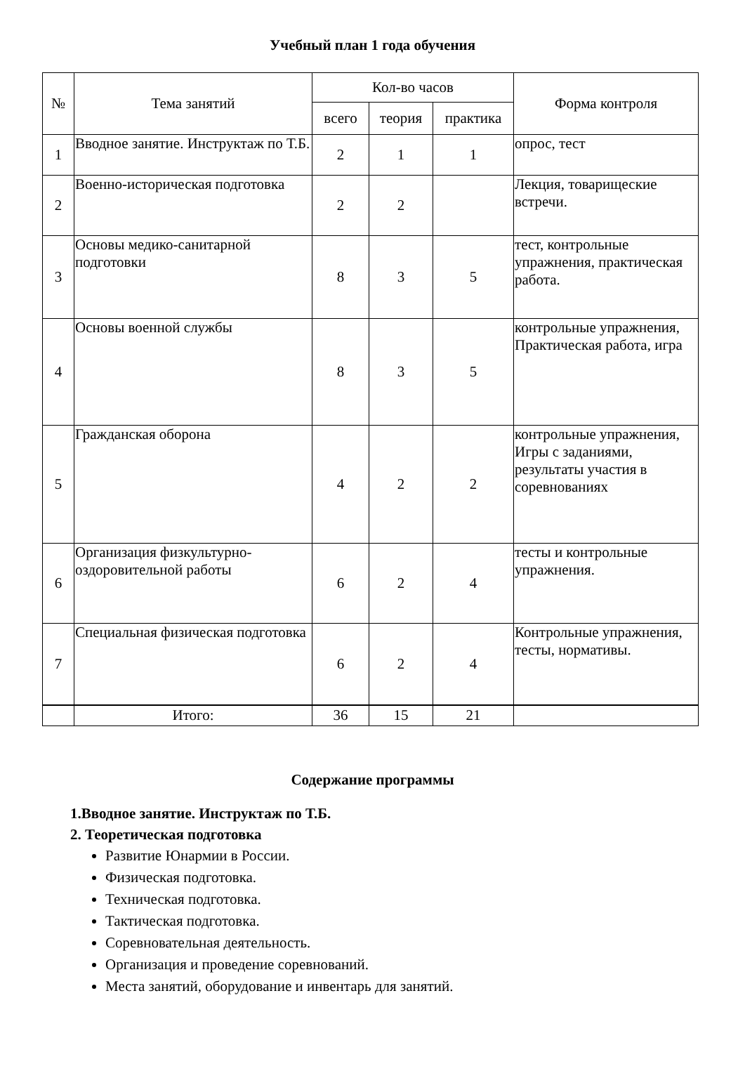Учебный план 1 года обучения
| № | Тема занятий | Кол-во часов | | | Форма контроля |
| --- | --- | --- | --- | --- | --- |
| | | всего | теория | практика | |
| 1 | Вводное занятие. Инструктаж по Т.Б. | 2 | 1 | 1 | опрос, тест |
| 2 | Военно-историческая подготовка | 2 | 2 | | Лекция, товарищеские встречи. |
| 3 | Основы медико-санитарной подготовки | 8 | 3 | 5 | тест, контрольные упражнения, практическая работа. |
| 4 | Основы военной службы | 8 | 3 | 5 | контрольные упражнения, Практическая работа, игра |
| 5 | Гражданская оборона | 4 | 2 | 2 | контрольные упражнения, Игры с заданиями, результаты участия в соревнованиях |
| 6 | Организация физкультурно-оздоровительной работы | 6 | 2 | 4 | тесты и контрольные упражнения. |
| 7 | Специальная физическая подготовка | 6 | 2 | 4 | Контрольные упражнения, тесты, нормативы. |
| | Итого: | 36 | 15 | 21 | |
Содержание программы
1.Вводное занятие. Инструктаж по Т.Б.
2. Теоретическая подготовка
Развитие Юнармии в России.
Физическая подготовка.
Техническая подготовка.
Тактическая подготовка.
Соревновательная деятельность.
Организация и проведение соревнований.
Места занятий, оборудование и инвентарь для занятий.